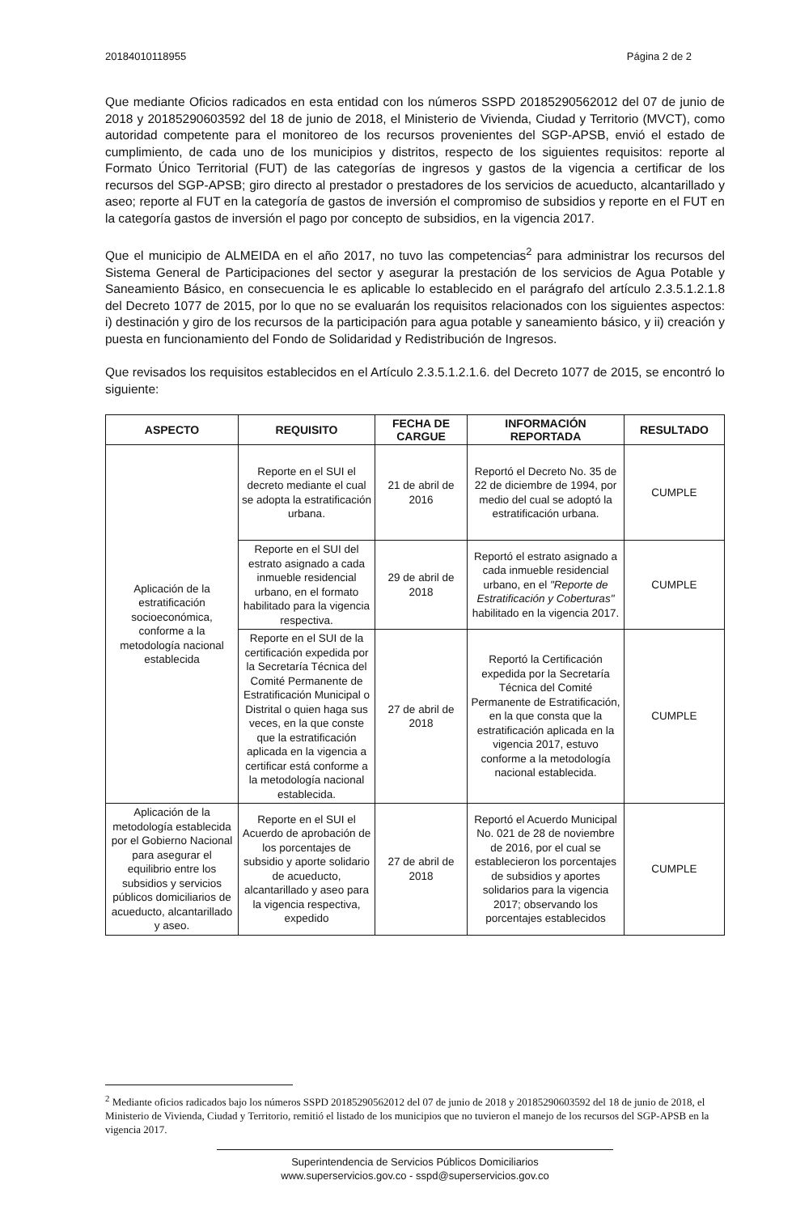20184010118955 Página 2 de 2
Que mediante Oficios radicados en esta entidad con los números SSPD 20185290562012 del 07 de junio de 2018 y 20185290603592 del 18 de junio de 2018, el Ministerio de Vivienda, Ciudad y Territorio (MVCT), como autoridad competente para el monitoreo de los recursos provenientes del SGP-APSB, envió el estado de cumplimiento, de cada uno de los municipios y distritos, respecto de los siguientes requisitos: reporte al Formato Único Territorial (FUT) de las categorías de ingresos y gastos de la vigencia a certificar de los recursos del SGP-APSB; giro directo al prestador o prestadores de los servicios de acueducto, alcantarillado y aseo; reporte al FUT en la categoría de gastos de inversión el compromiso de subsidios y reporte en el FUT en la categoría gastos de inversión el pago por concepto de subsidios, en la vigencia 2017.
Que el municipio de ALMEIDA en el año 2017, no tuvo las competencias<sup>2</sup> para administrar los recursos del Sistema General de Participaciones del sector y asegurar la prestación de los servicios de Agua Potable y Saneamiento Básico, en consecuencia le es aplicable lo establecido en el parágrafo del artículo 2.3.5.1.2.1.8 del Decreto 1077 de 2015, por lo que no se evaluarán los requisitos relacionados con los siguientes aspectos: i) destinación y giro de los recursos de la participación para agua potable y saneamiento básico, y ii) creación y puesta en funcionamiento del Fondo de Solidaridad y Redistribución de Ingresos.
Que revisados los requisitos establecidos en el Artículo 2.3.5.1.2.1.6. del Decreto 1077 de 2015, se encontró lo siguiente:
| ASPECTO | REQUISITO | FECHA DE CARGUE | INFORMACIÓN REPORTADA | RESULTADO |
| --- | --- | --- | --- | --- |
| Aplicación de la estratificación socioeconómica, conforme a la metodología nacional establecida | Reporte en el SUI el decreto mediante el cual se adopta la estratificación urbana. | 21 de abril de 2016 | Reportó el Decreto No. 35 de 22 de diciembre de 1994, por medio del cual se adoptó la estratificación urbana. | CUMPLE |
| | Reporte en el SUI del estrato asignado a cada inmueble residencial urbano, en el formato habilitado para la vigencia respectiva. | 29 de abril de 2018 | Reportó el estrato asignado a cada inmueble residencial urbano, en el "Reporte de Estratificación y Coberturas" habilitado en la vigencia 2017. | CUMPLE |
| | Reporte en el SUI de la certificación expedida por la Secretaría Técnica del Comité Permanente de Estratificación Municipal o Distrital o quien haga sus veces, en la que conste que la estratificación aplicada en la vigencia a certificar está conforme a la metodología nacional establecida. | 27 de abril de 2018 | Reportó la Certificación expedida por la Secretaría Técnica del Comité Permanente de Estratificación, en la que consta que la estratificación aplicada en la vigencia 2017, estuvo conforme a la metodología nacional establecida. | CUMPLE |
| Aplicación de la metodología establecida por el Gobierno Nacional para asegurar el equilibrio entre los subsidios y servicios públicos domiciliarios de acueducto, alcantarillado y aseo. | Reporte en el SUI el Acuerdo de aprobación de los porcentajes de subsidio y aporte solidario de acueducto, alcantarillado y aseo para la vigencia respectiva, expedido | 27 de abril de 2018 | Reportó el Acuerdo Municipal No. 021 de 28 de noviembre de 2016, por el cual se establecieron los porcentajes de subsidios y aportes solidarios para la vigencia 2017; observando los porcentajes establecidos | CUMPLE |
<sup>2</sup> Mediante oficios radicados bajo los números SSPD 20185290562012 del 07 de junio de 2018 y 20185290603592 del 18 de junio de 2018, el Ministerio de Vivienda, Ciudad y Territorio, remitió el listado de los municipios que no tuvieron el manejo de los recursos del SGP-APSB en la vigencia 2017.
Superintendencia de Servicios Públicos Domiciliarios
www.superservicios.gov.co - sspd@superservicios.gov.co